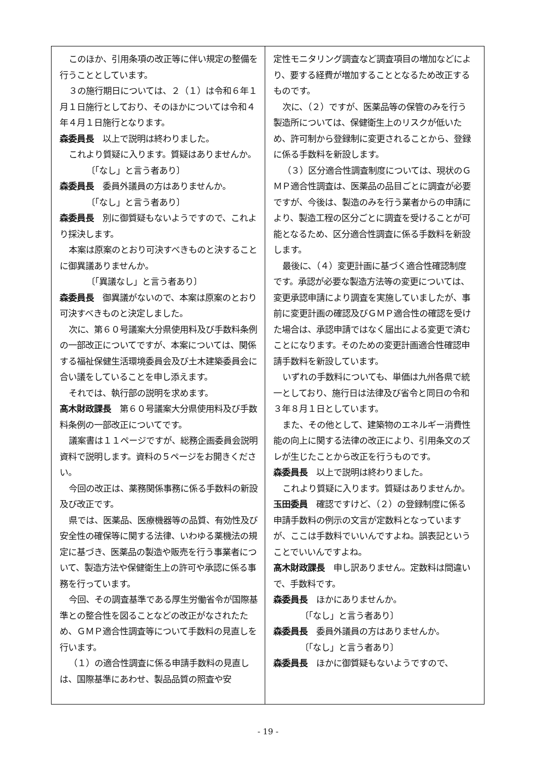このほか、引用条項の改正等に伴い規定の整備を行うこととしています。
３の施行期日については、２（１）は令和６年１月１日施行としており、そのほかについては令和４年４月１日施行となります。
森委員長　以上で説明は終わりました。
これより質疑に入ります。質疑はありませんか。
〔「なし」と言う者あり〕
森委員長　委員外議員の方はありませんか。
〔「なし」と言う者あり〕
森委員長　別に御質疑もないようですので、これより採決します。
本案は原案のとおり可決すべきものと決することに御異議ありませんか。
〔「異議なし」と言う者あり〕
森委員長　御異議がないので、本案は原案のとおり可決すべきものと決定しました。
次に、第６０号議案大分県使用料及び手数料条例の一部改正についてですが、本案については、関係する福祉保健生活環境委員会及び土木建築委員会に合い議をしていることを申し添えます。
それでは、執行部の説明を求めます。
髙木財政課長　第６０号議案大分県使用料及び手数料条例の一部改正についてです。
議案書は１１ページですが、総務企画委員会説明資料で説明します。資料の５ページをお開きください。
今回の改正は、薬務関係事務に係る手数料の新設及び改正です。
県では、医薬品、医療機器等の品質、有効性及び安全性の確保等に関する法律、いわゆる薬機法の規定に基づき、医薬品の製造や販売を行う事業者について、製造方法や保健衛生上の許可や承認に係る事務を行っています。
今回、その調査基準である厚生労働省令が国際基準との整合性を図ることなどの改正がなされたため、ＧＭＰ適合性調査等について手数料の見直しを行います。
（１）の適合性調査に係る申請手数料の見直しは、国際基準にあわせ、製品品質の照査や安
定性モニタリング調査など調査項目の増加などにより、要する経費が増加することとなるため改正するものです。
次に、（２）ですが、医薬品等の保管のみを行う製造所については、保健衛生上のリスクが低いため、許可制から登録制に変更されることから、登録に係る手数料を新設します。
（３）区分適合性調査制度については、現状のＧＭＰ適合性調査は、医薬品の品目ごとに調査が必要ですが、今後は、製造のみを行う業者からの申請により、製造工程の区分ごとに調査を受けることが可能となるため、区分適合性調査に係る手数料を新設します。
最後に、（４）変更計画に基づく適合性確認制度です。承認が必要な製造方法等の変更については、変更承認申請により調査を実施していましたが、事前に変更計画の確認及びＧＭＰ適合性の確認を受けた場合は、承認申請ではなく届出による変更で済むことになります。そのための変更計画適合性確認申請手数料を新設しています。
いずれの手数料についても、単価は九州各県で統一としており、施行日は法律及び省令と同日の令和３年８月１日としています。
また、その他として、建築物のエネルギー消費性能の向上に関する法律の改正により、引用条文のズレが生じたことから改正を行うものです。
森委員長　以上で説明は終わりました。
これより質疑に入ります。質疑はありませんか。
玉田委員　確認ですけど、（２）の登録制度に係る申請手数料の例示の文言が定数料となっていますが、ここは手数料でいいんですよね。誤表記ということでいいんですよね。
髙木財政課長　申し訳ありません。定数料は間違いで、手数料です。
森委員長　ほかにありませんか。
〔「なし」と言う者あり〕
森委員長　委員外議員の方はありませんか。
〔「なし」と言う者あり〕
森委員長　ほかに御質疑もないようですので、
- 19 -